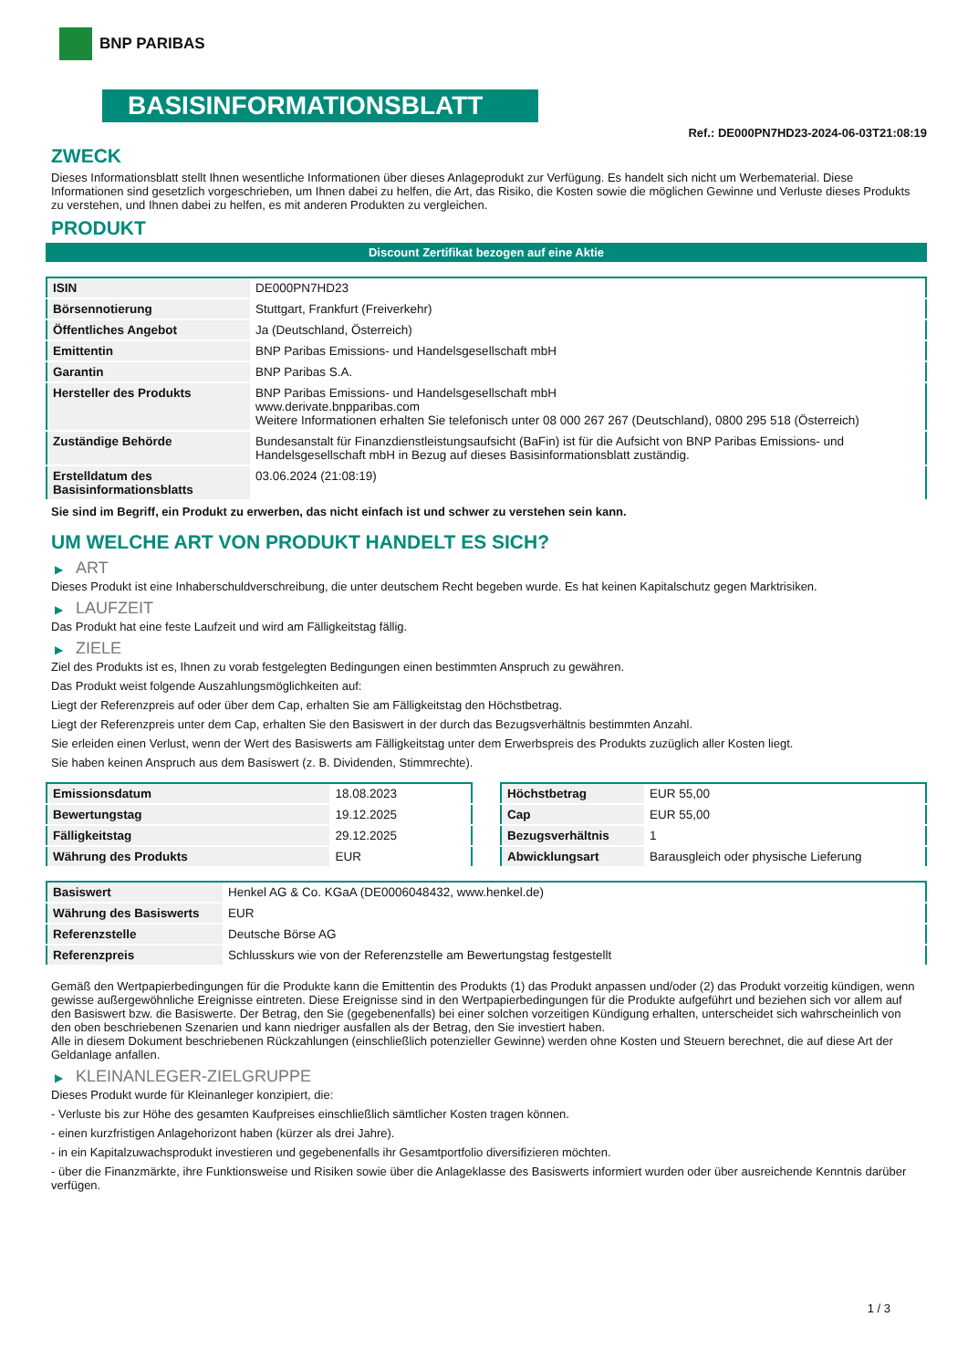BNP PARIBAS
BASISINFORMATIONSBLATT
Ref.: DE000PN7HD23-2024-06-03T21:08:19
ZWECK
Dieses Informationsblatt stellt Ihnen wesentliche Informationen über dieses Anlageprodukt zur Verfügung. Es handelt sich nicht um Werbematerial. Diese Informationen sind gesetzlich vorgeschrieben, um Ihnen dabei zu helfen, die Art, das Risiko, die Kosten sowie die möglichen Gewinne und Verluste dieses Produkts zu verstehen, und Ihnen dabei zu helfen, es mit anderen Produkten zu vergleichen.
PRODUKT
Discount Zertifikat bezogen auf eine Aktie
| ISIN | DE000PN7HD23 |
| Börsennotierung | Stuttgart, Frankfurt (Freiverkehr) |
| Öffentliches Angebot | Ja (Deutschland, Österreich) |
| Emittentin | BNP Paribas Emissions- und Handelsgesellschaft mbH |
| Garantin | BNP Paribas S.A. |
| Hersteller des Produkts | BNP Paribas Emissions- und Handelsgesellschaft mbH www.derivate.bnpparibas.com Weitere Informationen erhalten Sie telefonisch unter 08 000 267 267 (Deutschland), 0800 295 518 (Österreich) |
| Zuständige Behörde | Bundesanstalt für Finanzdienstleistungsaufsicht (BaFin) ist für die Aufsicht von BNP Paribas Emissions- und Handelsgesellschaft mbH in Bezug auf dieses Basisinformationsblatt zuständig. |
| Erstelldatum des Basisinformationsblatts | 03.06.2024 (21:08:19) |
Sie sind im Begriff, ein Produkt zu erwerben, das nicht einfach ist und schwer zu verstehen sein kann.
UM WELCHE ART VON PRODUKT HANDELT ES SICH?
▶ ART
Dieses Produkt ist eine Inhaberschuldverschreibung, die unter deutschem Recht begeben wurde. Es hat keinen Kapitalschutz gegen Marktrisiken.
▶ LAUFZEIT
Das Produkt hat eine feste Laufzeit und wird am Fälligkeitstag fällig.
▶ ZIELE
Ziel des Produkts ist es, Ihnen zu vorab festgelegten Bedingungen einen bestimmten Anspruch zu gewähren.
Das Produkt weist folgende Auszahlungsmöglichkeiten auf:
Liegt der Referenzpreis auf oder über dem Cap, erhalten Sie am Fälligkeitstag den Höchstbetrag.
Liegt der Referenzpreis unter dem Cap, erhalten Sie den Basiswert in der durch das Bezugsverhältnis bestimmten Anzahl.
Sie erleiden einen Verlust, wenn der Wert des Basiswerts am Fälligkeitstag unter dem Erwerbspreis des Produkts zuzüglich aller Kosten liegt.
Sie haben keinen Anspruch aus dem Basiswert (z. B. Dividenden, Stimmrechte).
| Emissionsdatum | 18.08.2023 |
| Bewertungstag | 19.12.2025 |
| Fälligkeitstag | 29.12.2025 |
| Währung des Produkts | EUR |
| Höchstbetrag | EUR 55,00 |
| Cap | EUR 55,00 |
| Bezugsverhältnis | 1 |
| Abwicklungsart | Barausgleich oder physische Lieferung |
| Basiswert | Henkel AG & Co. KGaA (DE0006048432, www.henkel.de) |
| Währung des Basiswerts | EUR |
| Referenzstelle | Deutsche Börse AG |
| Referenzpreis | Schlusskurs wie von der Referenzstelle am Bewertungstag festgestellt |
Gemäß den Wertpapierbedingungen für die Produkte kann die Emittentin des Produkts (1) das Produkt anpassen und/oder (2) das Produkt vorzeitig kündigen, wenn gewisse außergewöhnliche Ereignisse eintreten. Diese Ereignisse sind in den Wertpapierbedingungen für die Produkte aufgeführt und beziehen sich vor allem auf den Basiswert bzw. die Basiswerte. Der Betrag, den Sie (gegebenenfalls) bei einer solchen vorzeitigen Kündigung erhalten, unterscheidet sich wahrscheinlich von den oben beschriebenen Szenarien und kann niedriger ausfallen als der Betrag, den Sie investiert haben.
Alle in diesem Dokument beschriebenen Rückzahlungen (einschließlich potenzieller Gewinne) werden ohne Kosten und Steuern berechnet, die auf diese Art der Geldanlage anfallen.
▶ KLEINANLEGER-ZIELGRUPPE
Dieses Produkt wurde für Kleinanleger konzipiert, die:
- Verluste bis zur Höhe des gesamten Kaufpreises einschließlich sämtlicher Kosten tragen können.
- einen kurzfristigen Anlagehorizont haben (kürzer als drei Jahre).
- in ein Kapitalzuwachsprodukt investieren und gegebenenfalls ihr Gesamtportfolio diversifizieren möchten.
- über die Finanzmärkte, ihre Funktionsweise und Risiken sowie über die Anlageklasse des Basiswerts informiert wurden oder über ausreichende Kenntnis darüber verfügen.
1 / 3